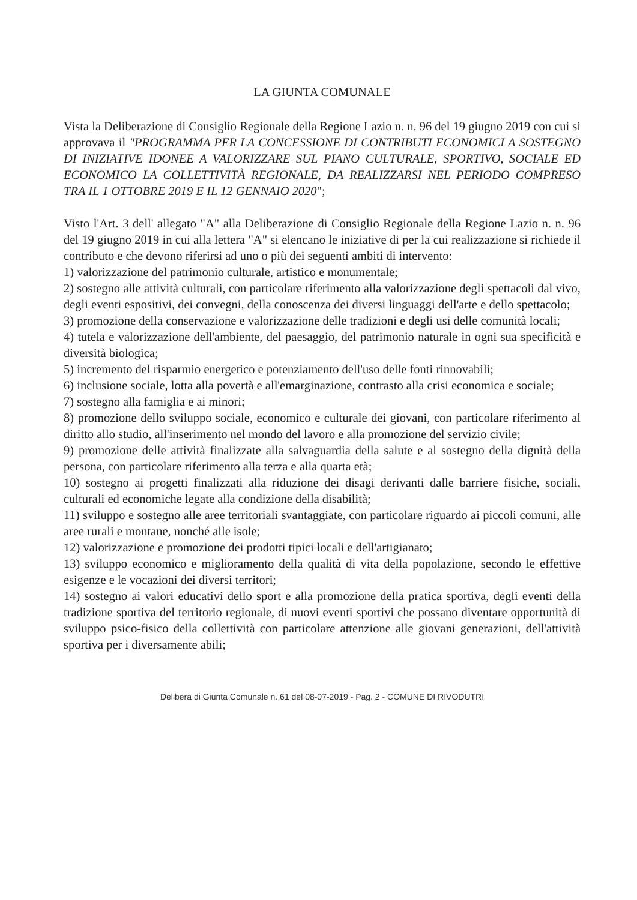LA GIUNTA COMUNALE
Vista la Deliberazione di Consiglio Regionale della Regione Lazio n. n. 96 del 19 giugno 2019 con cui si approvava il "PROGRAMMA PER LA CONCESSIONE DI CONTRIBUTI ECONOMICI A SOSTEGNO DI INIZIATIVE IDONEE A VALORIZZARE SUL PIANO CULTURALE, SPORTIVO, SOCIALE ED ECONOMICO LA COLLETTIVITÀ REGIONALE, DA REALIZZARSI NEL PERIODO COMPRESO TRA IL 1 OTTOBRE 2019 E IL 12 GENNAIO 2020";
Visto l'Art. 3 dell' allegato "A" alla Deliberazione di Consiglio Regionale della Regione Lazio n. n. 96 del 19 giugno 2019 in cui alla lettera "A" si elencano le iniziative di per la cui realizzazione si richiede il contributo e che devono riferirsi ad uno o più dei seguenti ambiti di intervento:
1) valorizzazione del patrimonio culturale, artistico e monumentale;
2) sostegno alle attività culturali, con particolare riferimento alla valorizzazione degli spettacoli dal vivo, degli eventi espositivi, dei convegni, della conoscenza dei diversi linguaggi dell'arte e dello spettacolo;
3) promozione della conservazione e valorizzazione delle tradizioni e degli usi delle comunità locali;
4) tutela e valorizzazione dell'ambiente, del paesaggio, del patrimonio naturale in ogni sua specificità e diversità biologica;
5) incremento del risparmio energetico e potenziamento dell'uso delle fonti rinnovabili;
6) inclusione sociale, lotta alla povertà e all'emarginazione, contrasto alla crisi economica e sociale;
7) sostegno alla famiglia e ai minori;
8) promozione dello sviluppo sociale, economico e culturale dei giovani, con particolare riferimento al diritto allo studio, all'inserimento nel mondo del lavoro e alla promozione del servizio civile;
9) promozione delle attività finalizzate alla salvaguardia della salute e al sostegno della dignità della persona, con particolare riferimento alla terza e alla quarta età;
10) sostegno ai progetti finalizzati alla riduzione dei disagi derivanti dalle barriere fisiche, sociali, culturali ed economiche legate alla condizione della disabilità;
11) sviluppo e sostegno alle aree territoriali svantaggiate, con particolare riguardo ai piccoli comuni, alle aree rurali e montane, nonché alle isole;
12) valorizzazione e promozione dei prodotti tipici locali e dell'artigianato;
13) sviluppo economico e miglioramento della qualità di vita della popolazione, secondo le effettive esigenze e le vocazioni dei diversi territori;
14) sostegno ai valori educativi dello sport e alla promozione della pratica sportiva, degli eventi della tradizione sportiva del territorio regionale, di nuovi eventi sportivi che possano diventare opportunità di sviluppo psico-fisico della collettività con particolare attenzione alle giovani generazioni, dell'attività sportiva per i diversamente abili;
Delibera di Giunta Comunale n. 61 del 08-07-2019 - Pag. 2 - COMUNE DI RIVODUTRI